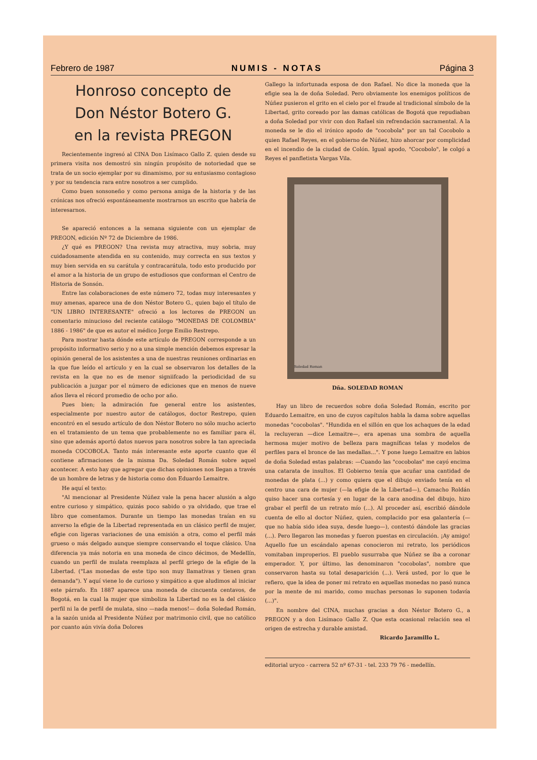Febrero de 1987 NUMIS - NOTAS Página 3
Honroso concepto de
Don Néstor Botero G.
en la revista PREGON
Recientemente ingresó al CINA Don Lisímaco Gallo Z. quien desde su primera visita nos demostró sin ningún propósito de notoriedad que se trata de un socio ejemplar por su dinamismo, por su entusiasmo contagioso y por su tendencia rara entre nosotros a ser cumplido.
Como buen sonsoneño y como persona amiga de la historia y de las crónicas nos ofreció espontáneamente mostrarnos un escrito que habría de interesarnos.
Se apareció entonces a la semana siguiente con un ejemplar de PREGON, edición Nº 72 de Diciembre de 1986.
¿Y qué es PREGON? Una revista muy atractiva, muy sobria, muy cuidadosamente atendida en su contenido, muy correcta en sus textos y muy bien servida en su carátula y contracarátula, todo esto producido por el amor a la historia de un grupo de estudiosos que conforman el Centro de Historia de Sonsón.
Entre las colaboraciones de este número 72, todas muy interesantes y muy amenas, aparece una de don Néstor Botero G., quien bajo el título de "UN LIBRO INTERESANTE" ofreció a los lectores de PREGON un comentario minucioso del reciente catálogo "MONEDAS DE COLOMBIA" 1886 - 1986" de que es autor el médico Jorge Emilio Restrepo.
Para mostrar hasta dónde este artículo de PREGON corresponde a un propósito informativo serio y no a una simple mención debemos expresar la opinión general de los asistentes a una de nuestras reuniones ordinarias en la que fue leído el artículo y en la cual se observaron los detalles de la revista en la que no es de menor signiifcado la periodicidad de su publicación a juzgar por el número de ediciones que en menos de nueve años lleva el récord promedio de ocho por año.
Pues bien; la admiración fue general entre los asistentes, especialmente por nuestro autor de catálogos, doctor Restrepo, quien encontró en el sesudo artículo de don Néstor Botero no sólo mucho acierto en el tratamiento de un tema que probablemente no es familiar para él, sino que además aportó datos nuevos para nosotros sobre la tan apreciada moneda COCOBOLA. Tanto más interesante este aporte cuanto que él contiene afirmaciones de la misma Da. Soledad Román sobre aquel acontecer. A esto hay que agregar que dichas opiniones nos llegan a través de un hombre de letras y de historia como don Eduardo Lemaitre.
He aquí el texto:
"Al mencionar al Presidente Núñez vale la pena hacer alusión a algo entre curioso y simpático, quizás poco sabido o ya olvidado, que trae el libro que comentamos. Durante un tiempo las monedas traían en su anverso la efigie de la Libertad representada en un clásico perfil de mujer, efigie con ligeras variaciones de una emisión a otra, como el perfil más grueso o más delgado aunque siempre conservando el toque clásico. Una diferencia ya más notoria en una moneda de cinco décimos, de Medellín, cuando un perfil de mulata reemplaza al perfil griego de la efigie de la Libertad. ("Las monedas de este tipo son muy llamativas y tienen gran demanda"). Y aquí viene lo de curioso y simpático a que aludimos al iniciar este párrafo. En 1887 aparece una moneda de cincuenta centavos, de Bogotá, en la cual la mujer que simboliza la Libertad no es la del clásico perfil ni la de perfil de mulata, sino —nada menos!— doña Soledad Román, a la sazón unida al Presidente Núñez por matrimonio civil, que no católico por cuanto aún vivía doña Dolores
Gallego la infortunada esposa de don Rafael. No dice la moneda que la efigie sea la de doña Soledad. Pero obviamente los enemigos políticos de Núñez pusieron el grito en el cielo por el fraude al tradicional símbolo de la Libertad, grito coreado por las damas católicas de Bogotá que repudiaban a doña Soledad por vivir con don Rafael sin refrendación sacramental. A la moneda se le dio el irónico apodo de "cocobola" por un tal Cocobolo a quien Rafael Reyes, en el gobierno de Núñez, hizo ahorcar por complicidad en el incendio de la ciudad de Colón. Igual apodo, "Cocobolo", le colgó a Reyes el panfletista Vargas Vila.
Soledad Roman
Dña. SOLEDAD ROMAN
Hay un libro de recuerdos sobre doña Soledad Román, escrito por Eduardo Lemaitre, en uno de cuyos capítulos habla la dama sobre aquellas monedas "cocobolas". "Hundida en el sillón en que los achaques de la edad la recluyeran —dice Lemaitre—, era apenas una sombra de aquella hermosa mujer motivo de belleza para magníficas telas y modelos de perfiles para el bronce de las medallas...". Y pone luego Lemaitre en labios de doña Soledad estas palabras: —Cuando las "cocobolas" me cayó encima una catarata de insultos. El Gobierno tenía que acuñar una cantidad de monedas de plata (...) y como quiera que el dibujo enviado tenía en el centro una cara de mujer (—la efigie de la Libertad—), Camacho Roldán quiso hacer una cortesía y en lugar de la cara anodina del dibujo, hizo grabar el perfil de un retrato mío (...). Al proceder así, escribió dándole cuenta de ello al doctor Núñez, quien, complacido por esa galantería (—que no había sido idea suya, desde luego—), contestó dándole las gracias (...). Pero llegaron las monedas y fueron puestas en circulación. ¡Ay amigo! Aquello fue un escándalo apenas conocieron mi retrato, los periódicos vomitaban improperios. El pueblo susurraba que Núñez se iba a coronar emperador. Y, por último, las denominaron "cocobolas", nombre que conservaron hasta su total desaparición (...). Verá usted, por lo que le refiero, que la idea de poner mi retrato en aquellas monedas no pasó nunca por la mente de mi marido, como muchas personas lo suponen todavía (...)".
En nombre del CINA, muchas gracias a don Néstor Botero G., a PREGON y a don Lisímaco Gallo Z. Que esta ocasional relación sea el origen de estrecha y durable amistad.
Ricardo Jaramillo L.
editorial uryco - carrera 52 nº 67-31 - tel. 233 79 76 - medellín.